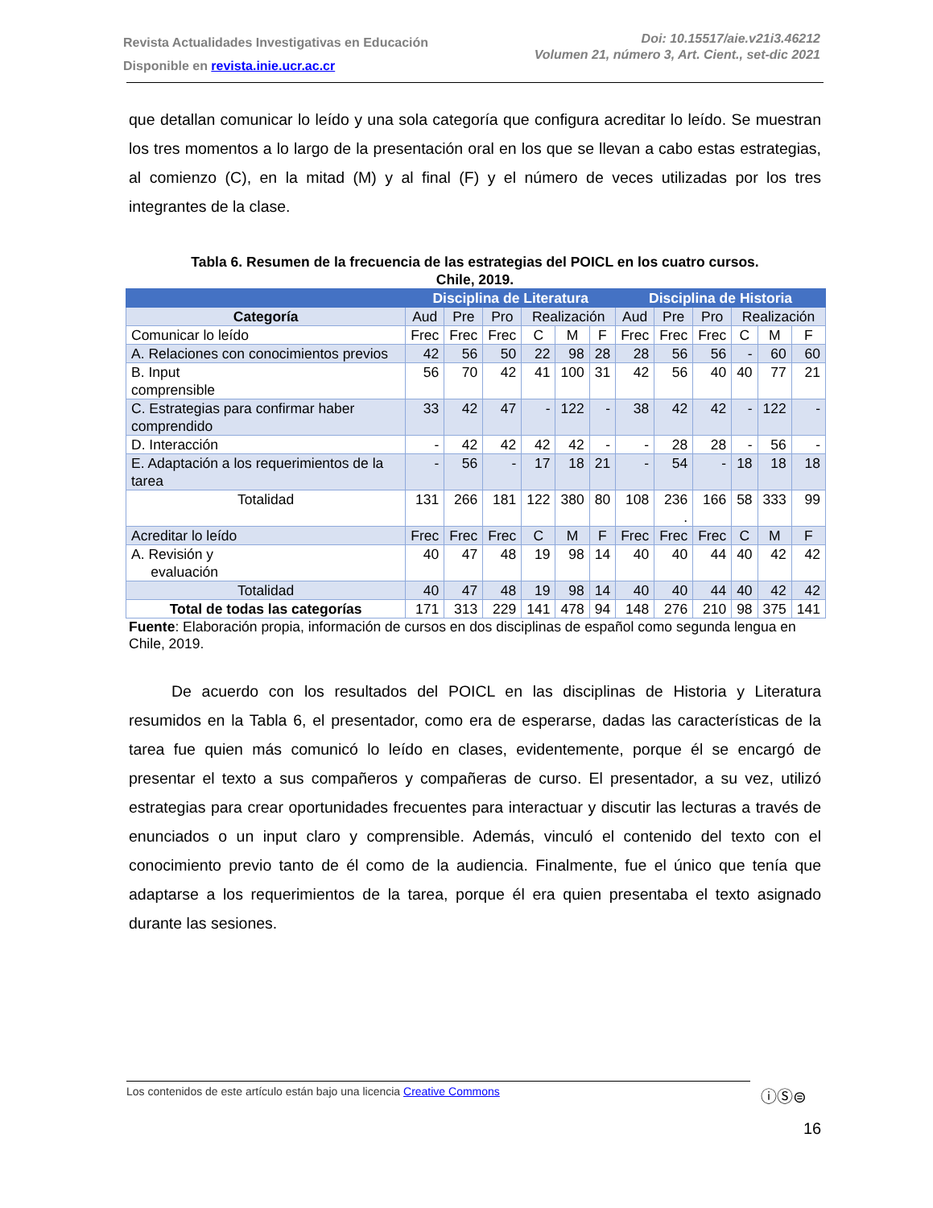Revista Actualidades Investigativas en Educación
Disponible en revista.inie.ucr.ac.cr
Doi: 10.15517/aie.v21i3.46212
Volumen 21, número 3, Art. Cient., set-dic 2021
que detallan comunicar lo leído y una sola categoría que configura acreditar lo leído. Se muestran los tres momentos a lo largo de la presentación oral en los que se llevan a cabo estas estrategias, al comienzo (C), en la mitad (M) y al final (F) y el número de veces utilizadas por los tres integrantes de la clase.
Tabla 6. Resumen de la frecuencia de las estrategias del POICL en los cuatro cursos.
Chile, 2019.
| | Disciplina de Literatura | | | | | | Disciplina de Historia | | | | | |
| --- | --- | --- | --- | --- | --- | --- | --- | --- | --- | --- | --- | --- |
| Categoría | Aud | Pre | Pro | Realización | | | Aud | Pre | Pro | Realización | | |
| Comunicar lo leído | Frec | Frec | Frec | C | M | F | Frec | Frec | Frec | C | M | F |
| A. Relaciones con conocimientos previos | 42 | 56 | 50 | 22 | 98 | 28 | 28 | 56 | 56 | - | 60 | 60 |
| B. Input comprensible | 56 | 70 | 42 | 41 | 100 | 31 | 42 | 56 | 40 | 40 | 77 | 21 |
| C. Estrategias para confirmar haber comprendido | 33 | 42 | 47 | - | 122 | - | 38 | 42 | 42 | - | 122 | - |
| D. Interacción | - | 42 | 42 | 42 | 42 | - | - | 28 | 28 | - | 56 | - |
| E. Adaptación a los requerimientos de la tarea | - | 56 | - | 17 | 18 | 21 | - | 54 | - | 18 | 18 | 18 |
| Totalidad | 131 | 266 | 181 | 122 | 380 | 80 | 108 | 236 . | 166 | 58 | 333 | 99 |
| Acreditar lo leído | Frec | Frec | Frec | C | M | F | Frec | Frec | Frec | C | M | F |
| A. Revisión y evaluación | 40 | 47 | 48 | 19 | 98 | 14 | 40 | 40 | 44 | 40 | 42 | 42 |
| Totalidad | 40 | 47 | 48 | 19 | 98 | 14 | 40 | 40 | 44 | 40 | 42 | 42 |
| Total de todas las categorías | 171 | 313 | 229 | 141 | 478 | 94 | 148 | 276 | 210 | 98 | 375 | 141 |
Fuente: Elaboración propia, información de cursos en dos disciplinas de español como segunda lengua en Chile, 2019.
De acuerdo con los resultados del POICL en las disciplinas de Historia y Literatura resumidos en la Tabla 6, el presentador, como era de esperarse, dadas las características de la tarea fue quien más comunicó lo leído en clases, evidentemente, porque él se encargó de presentar el texto a sus compañeros y compañeras de curso. El presentador, a su vez, utilizó estrategias para crear oportunidades frecuentes para interactuar y discutir las lecturas a través de enunciados o un input claro y comprensible. Además, vinculó el contenido del texto con el conocimiento previo tanto de él como de la audiencia. Finalmente, fue el único que tenía que adaptarse a los requerimientos de la tarea, porque él era quien presentaba el texto asignado durante las sesiones.
Los contenidos de este artículo están bajo una licencia Creative Commons ⓘⓈ⊜
16